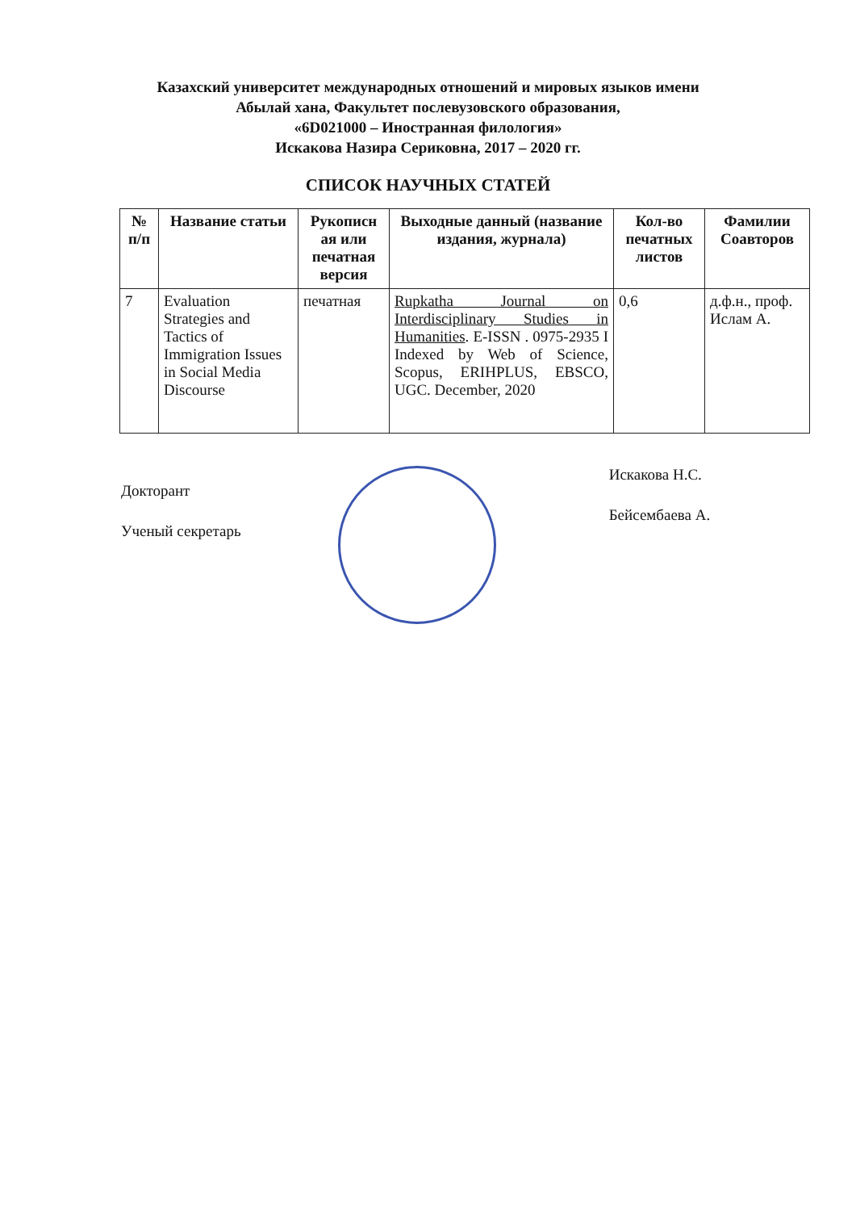Казахский университет международных отношений и мировых языков имени
Абылай хана, Факультет послевузовского образования,
«6D021000 – Иностранная филология»
Искакова Назира Сериковна, 2017 – 2020 гг.
СПИСОК НАУЧНЫХ СТАТЕЙ
| № п/п | Название статьи | Рукописн ая или печатная версия | Выходные данный (название издания, журнала) | Кол-во печатных листов | Фамилии Соавторов |
| --- | --- | --- | --- | --- | --- |
| 7 | Evaluation Strategies and Tactics of Immigration Issues in Social Media Discourse | печатная | Rupkatha Journal on Interdisciplinary Studies in Humanities . E-ISSN . 0975-2935 I Indexed by Web of Science, Scopus, ERIHPLUS, EBSCO, UGC. December, 2020 | 0,6 | д.ф.н., проф. Ислам А. |
Докторант
Ученый секретарь
Искакова Н.С.
Бейсембаева А.